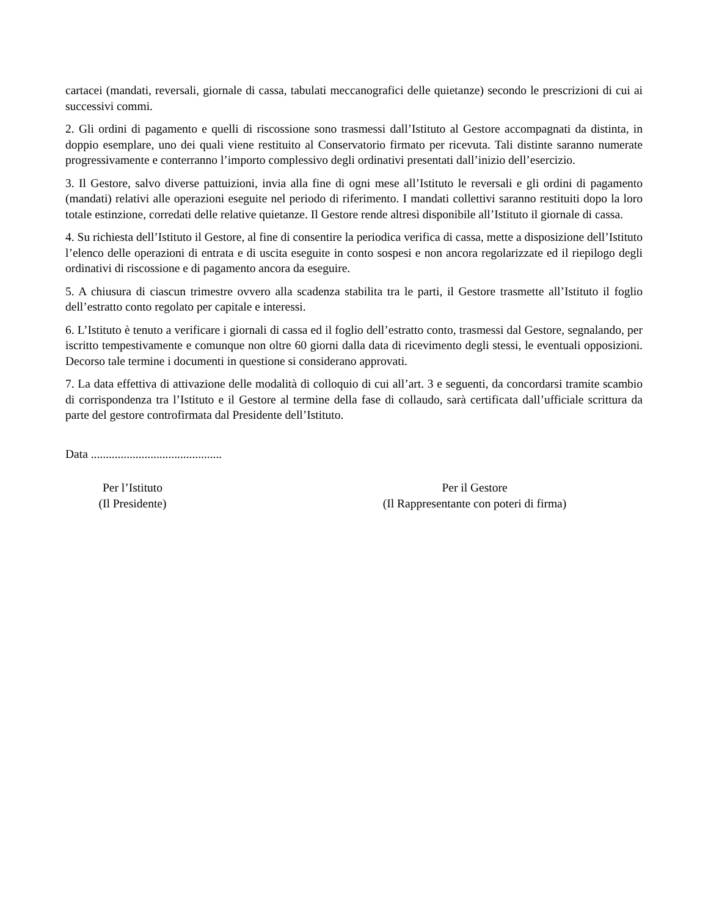cartacei (mandati, reversali, giornale di cassa, tabulati meccanografici delle quietanze) secondo le prescrizioni di cui ai successivi commi.
2. Gli ordini di pagamento e quelli di riscossione sono trasmessi dall’Istituto al Gestore accompagnati da distinta, in doppio esemplare, uno dei quali viene restituito al Conservatorio firmato per ricevuta. Tali distinte saranno numerate progressivamente e conterranno l’importo complessivo degli ordinativi presentati dall’inizio dell’esercizio.
3. Il Gestore, salvo diverse pattuizioni, invia alla fine di ogni mese all’Istituto le reversali e gli ordini di pagamento (mandati) relativi alle operazioni eseguite nel periodo di riferimento. I mandati collettivi saranno restituiti dopo la loro totale estinzione, corredati delle relative quietanze. Il Gestore rende altresì disponibile all’Istituto il giornale di cassa.
4. Su richiesta dell’Istituto il Gestore, al fine di consentire la periodica verifica di cassa, mette a disposizione dell’Istituto l’elenco delle operazioni di entrata e di uscita eseguite in conto sospesi e non ancora regolarizzate ed il riepilogo degli ordinativi di riscossione e di pagamento ancora da eseguire.
5. A chiusura di ciascun trimestre ovvero alla scadenza stabilita tra le parti, il Gestore trasmette all’Istituto il foglio dell’estratto conto regolato per capitale e interessi.
6. L’Istituto è tenuto a verificare i giornali di cassa ed il foglio dell’estratto conto, trasmessi dal Gestore, segnalando, per iscritto tempestivamente e comunque non oltre 60 giorni dalla data di ricevimento degli stessi, le eventuali opposizioni. Decorso tale termine i documenti in questione si considerano approvati.
7. La data effettiva di attivazione delle modalità di colloquio di cui all’art. 3 e seguenti, da concordarsi tramite scambio di corrispondenza tra l’Istituto e il Gestore al termine della fase di collaudo, sarà certificata dall’ufficiale scrittura da parte del gestore controfirmata dal Presidente dell’Istituto.
Data ............................................
Per l’Istituto
(Il Presidente)
Per il Gestore
(Il Rappresentante con poteri di firma)